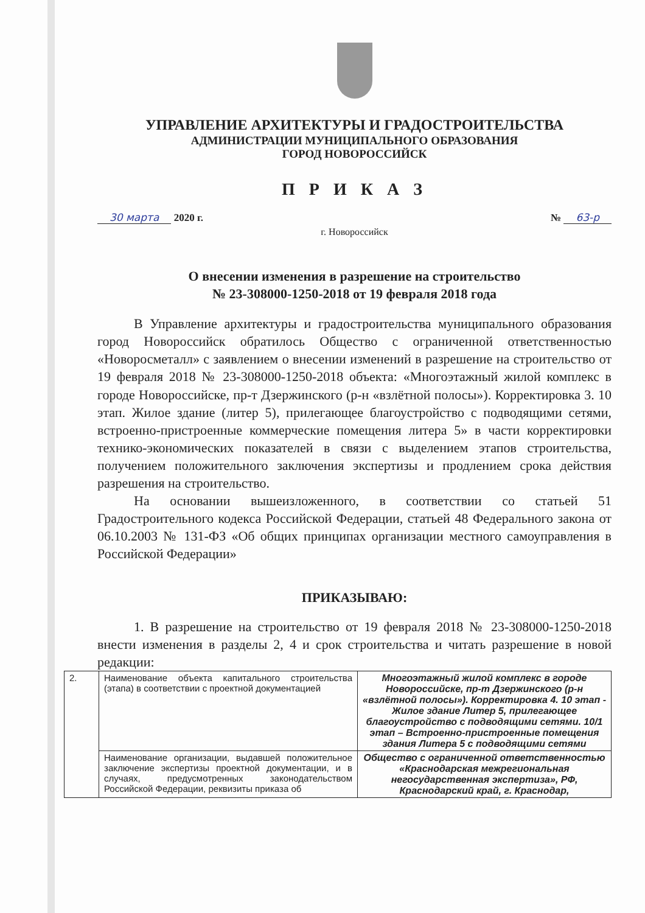УПРАВЛЕНИЕ АРХИТЕКТУРЫ И ГРАДОСТРОИТЕЛЬСТВА
АДМИНИСТРАЦИИ МУНИЦИПАЛЬНОГО ОБРАЗОВАНИЯ
ГОРОД НОВОРОССИЙСК
П Р И К А З
30 марта 2020 г. № 63-р
г. Новороссийск
О внесении изменения в разрешение на строительство
№ 23-308000-1250-2018 от 19 февраля 2018 года
В Управление архитектуры и градостроительства муниципального образования город Новороссийск обратилось Общество с ограниченной ответственностью «Новоросметалл» с заявлением о внесении изменений в разрешение на строительство от 19 февраля 2018 № 23-308000-1250-2018 объекта: «Многоэтажный жилой комплекс в городе Новороссийске, пр-т Дзержинского (р-н «взлётной полосы»). Корректировка 3. 10 этап. Жилое здание (литер 5), прилегающее благоустройство с подводящими сетями, встроенно-пристроенные коммерческие помещения литера 5» в части корректировки технико-экономических показателей в связи с выделением этапов строительства, получением положительного заключения экспертизы и продлением срока действия разрешения на строительство.
На основании вышеизложенного, в соответствии со статьей 51 Градостроительного кодекса Российской Федерации, статьей 48 Федерального закона от 06.10.2003 № 131-ФЗ «Об общих принципах организации местного самоуправления в Российской Федерации»
ПРИКАЗЫВАЮ:
1. В разрешение на строительство от 19 февраля 2018 № 23-308000-1250-2018 внести изменения в разделы 2, 4 и срок строительства и читать разрешение в новой редакции:
| 2. | Наименование объекта капитального строительства (этапа) в соответствии с проектной документацией | Многоэтажный жилой комплекс в городе Новороссийске, пр-т Дзержинского (р-н «взлётной полосы»). Корректировка 4. 10 этап - Жилое здание Литер 5, прилегающее благоустройство с подводящими сетями. 10/1 этап – Встроенно-пристроенные помещения здания Литера 5 с подводящими сетями |
| | Наименование организации, выдавшей положительное заключение экспертизы проектной документации, и в случаях, предусмотренных законодательством Российской Федерации, реквизиты приказа об | Общество с ограниченной ответственностью «Краснодарская межрегиональная негосударственная экспертиза», РФ, Краснодарский край, г. Краснодар, |